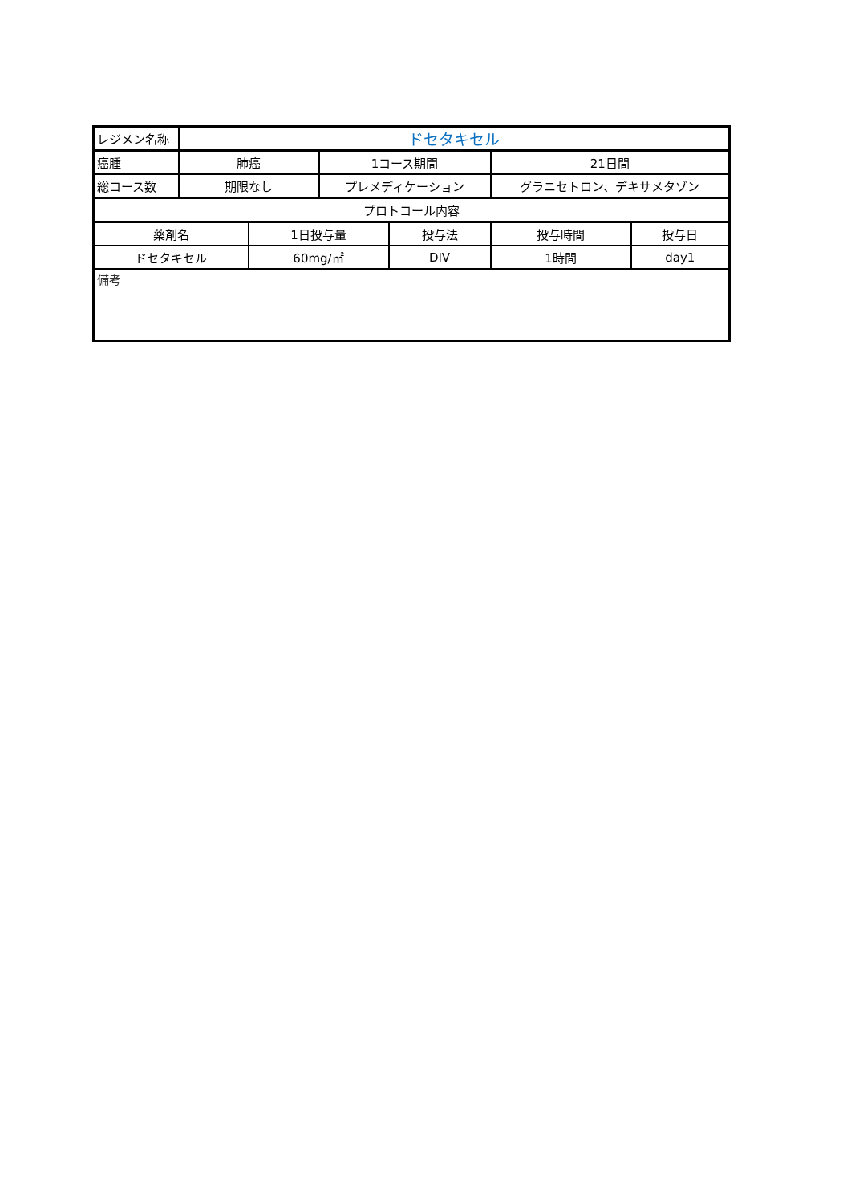| レジメン名称 | ドセタキセル | | | | | |
| 癌腫 | 肺癌 | | 1コース期間 | | 21日間 | |
| 総コース数 | 期限なし | | プレメディケーション | | グラニセトロン、デキサメタゾン | |
| プロトコール内容 | | | | | | |
| 薬剤名 | | 1日投与量 | | 投与法 | 投与時間 | 投与日 |
| ドセタキセル | | 60mg/㎡ | | DIV | 1時間 | day1 |
| 備考 | | | | | | |